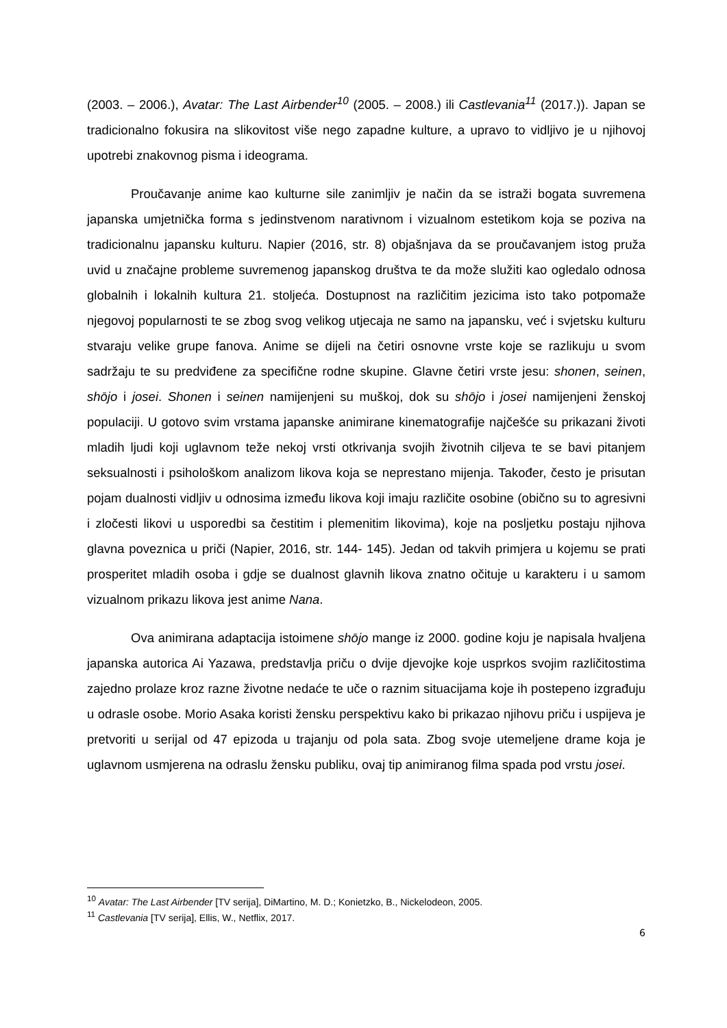(2003. – 2006.), Avatar: The Last Airbender<sup>10</sup> (2005. – 2008.) ili Castlevania<sup>11</sup> (2017.)). Japan se tradicionalno fokusira na slikovitost više nego zapadne kulture, a upravo to vidljivo je u njihovoj upotrebi znakovnog pisma i ideograma.
Proučavanje anime kao kulturne sile zanimljiv je način da se istraži bogata suvremena japanska umjetnička forma s jedinstvenom narativnom i vizualnom estetikom koja se poziva na tradicionalnu japansku kulturu. Napier (2016, str. 8) objašnjava da se proučavanjem istog pruža uvid u značajne probleme suvremenog japanskog društva te da može služiti kao ogledalo odnosa globalnih i lokalnih kultura 21. stoljeća. Dostupnost na različitim jezicima isto tako potpomaže njegovoj popularnosti te se zbog svog velikog utjecaja ne samo na japansku, već i svjetsku kulturu stvaraju velike grupe fanova. Anime se dijeli na četiri osnovne vrste koje se razlikuju u svom sadržaju te su predviđene za specifične rodne skupine. Glavne četiri vrste jesu: shonen, seinen, shōjo i josei. Shonen i seinen namijenjeni su muškoj, dok su shōjo i josei namijenjeni ženskoj populaciji. U gotovo svim vrstama japanske animirane kinematografije najčešće su prikazani životi mladih ljudi koji uglavnom teže nekoj vrsti otkrivanja svojih životnih ciljeva te se bavi pitanjem seksualnosti i psihološkom analizom likova koja se neprestano mijenja. Također, često je prisutan pojam dualnosti vidljiv u odnosima između likova koji imaju različite osobine (obično su to agresivni i zločesti likovi u usporedbi sa čestitim i plemenitim likovima), koje na posljetku postaju njihova glavna poveznica u priči (Napier, 2016, str. 144- 145). Jedan od takvih primjera u kojemu se prati prosperitet mladih osoba i gdje se dualnost glavnih likova znatno očituje u karakteru i u samom vizualnom prikazu likova jest anime Nana.
Ova animirana adaptacija istoimene shōjo mange iz 2000. godine koju je napisala hvaljena japanska autorica Ai Yazawa, predstavlja priču o dvije djevojke koje usprkos svojim različitostima zajedno prolaze kroz razne životne nedaće te uče o raznim situacijama koje ih postepeno izgrađuju u odrasle osobe. Morio Asaka koristi žensku perspektivu kako bi prikazao njihovu priču i uspijeva je pretvoriti u serijal od 47 epizoda u trajanju od pola sata. Zbog svoje utemeljene drame koja je uglavnom usmjerena na odraslu žensku publiku, ovaj tip animiranog filma spada pod vrstu josei.
<sup>10</sup> Avatar: The Last Airbender [TV serija], DiMartino, M. D.; Konietzko, B., Nickelodeon, 2005.
<sup>11</sup> Castlevania [TV serija], Ellis, W., Netflix, 2017.
6